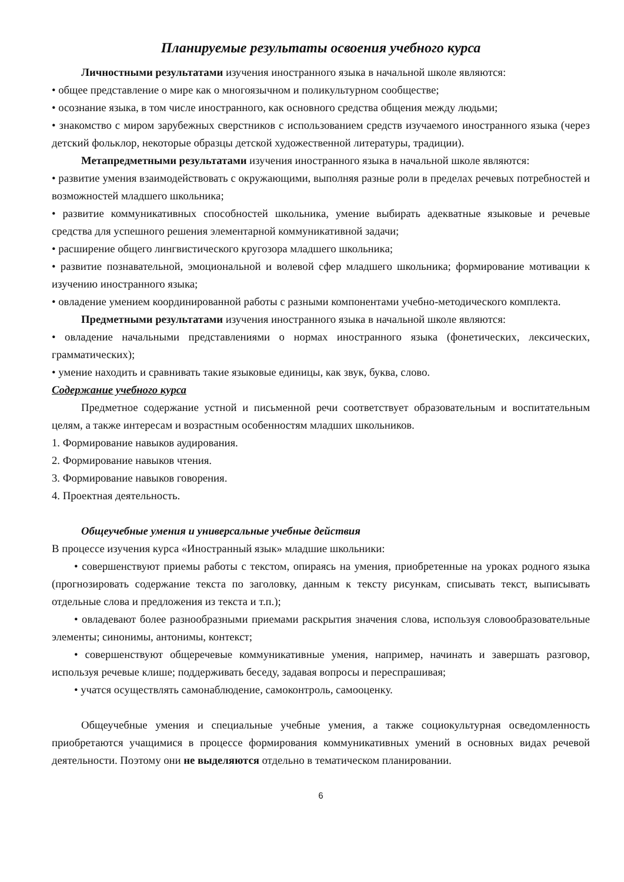Планируемые результаты освоения учебного курса
Личностными результатами изучения иностранного языка в начальной школе являются:
• общее представление о мире как о многоязычном и поликультурном сообществе;
• осознание языка, в том числе иностранного, как основного средства общения между людьми;
• знакомство с миром зарубежных сверстников с использованием средств изучаемого иностранного языка (через детский фольклор, некоторые образцы детской художественной литературы, традиции).
Метапредметными результатами изучения иностранного языка в начальной школе являются:
• развитие умения взаимодействовать с окружающими, выполняя разные роли в пределах речевых потребностей и возможностей младшего школьника;
• развитие коммуникативных способностей школьника, умение выбирать адекватные языковые и речевые средства для успешного решения элементарной коммуникативной задачи;
• расширение общего лингвистического кругозора младшего школьника;
• развитие познавательной, эмоциональной и волевой сфер младшего школьника; формирование мотивации к изучению иностранного языка;
• овладение умением координированной работы с разными компонентами учебно-методического комплекта.
Предметными результатами изучения иностранного языка в начальной школе являются:
• овладение начальными представлениями о нормах иностранного языка (фонетических, лексических, грамматических);
• умение находить и сравнивать такие языковые единицы, как звук, буква, слово.
Содержание учебного курса
Предметное содержание устной и письменной речи соответствует образовательным и воспитательным целям, а также интересам и возрастным особенностям младших школьников.
1. Формирование навыков аудирования.
2. Формирование навыков чтения.
3. Формирование навыков говорения.
4. Проектная деятельность.
Общеучебные умения и универсальные учебные действия
В процессе изучения курса «Иностранный язык» младшие школьники:
• совершенствуют приемы работы с текстом, опираясь на умения, приобретенные на уроках родного языка (прогнозировать содержание текста по заголовку, данным к тексту рисункам, списывать текст, выписывать отдельные слова и предложения из текста и т.п.);
• овладевают более разнообразными приемами раскрытия значения слова, используя словообразовательные элементы; синонимы, антонимы, контекст;
• совершенствуют общеречевые коммуникативные умения, например, начинать и завершать разговор, используя речевые клише; поддерживать беседу, задавая вопросы и переспрашивая;
• учатся осуществлять самонаблюдение, самоконтроль, самооценку.
Общеучебные умения и специальные учебные умения, а также социокультурная осведомленность приобретаются учащимися в процессе формирования коммуникативных умений в основных видах речевой деятельности. Поэтому они не выделяются отдельно в тематическом планировании.
6